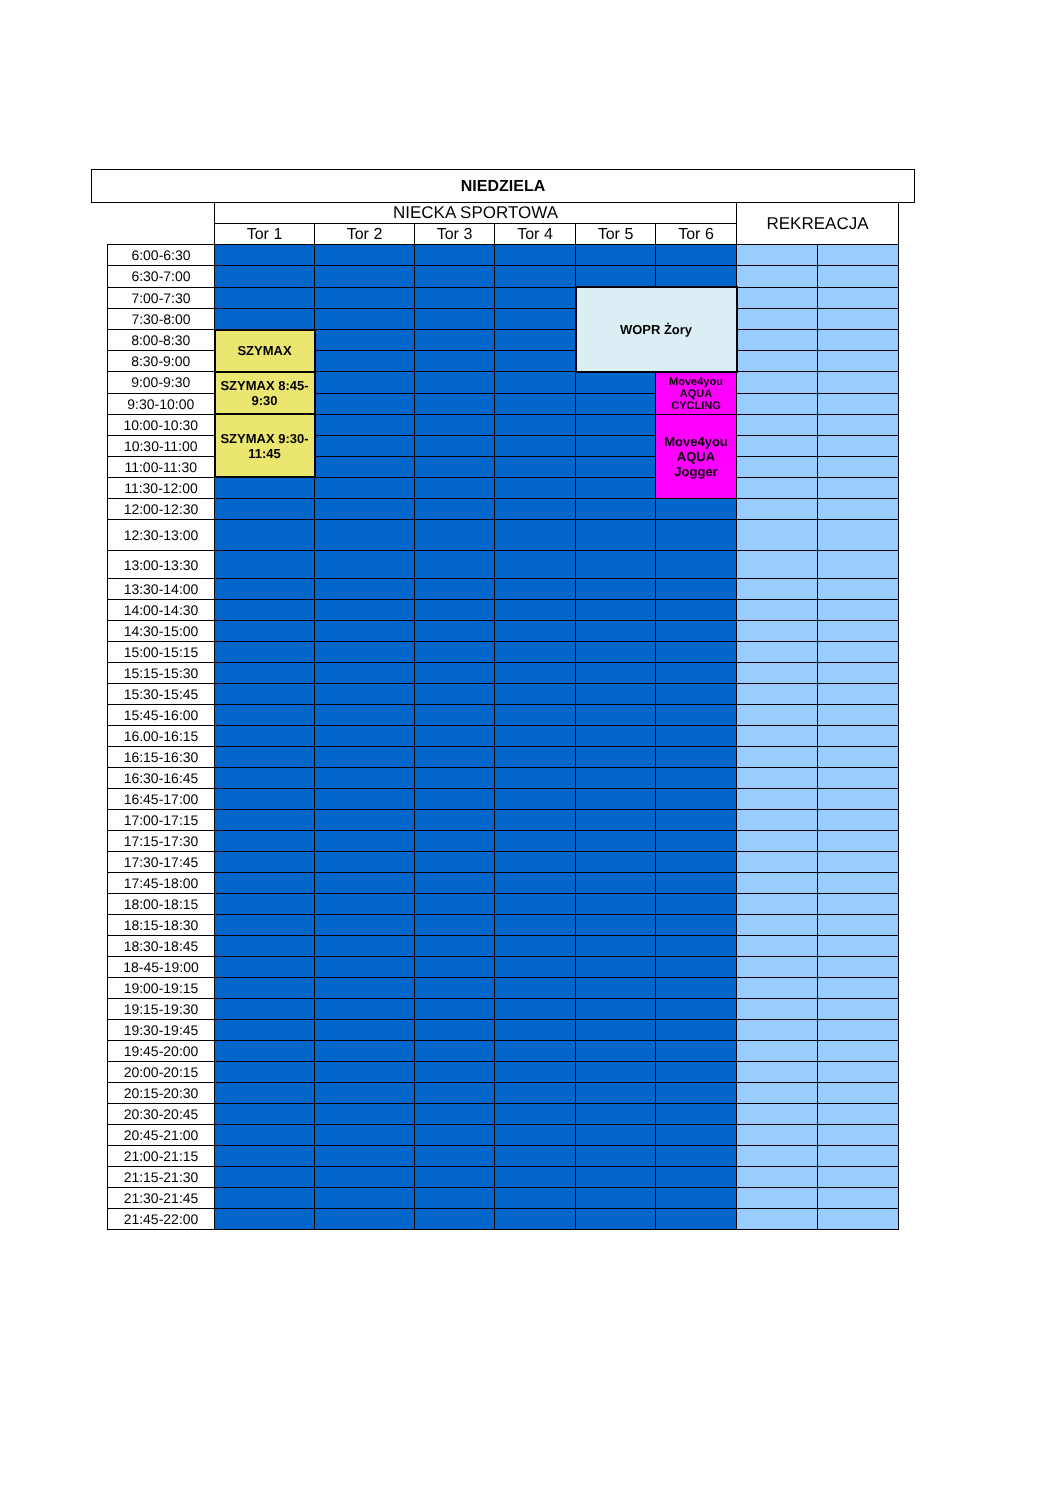| NIEDZIELA | | | | | | | | | | |
| --- | --- | --- | --- | --- | --- | --- | --- | --- | --- | --- |
| | | NIECKA SPORTOWA | | | | | | REKREACJA | | |
| | | Tor 1 | Tor 2 | Tor 3 | Tor 4 | Tor 5 | Tor 6 | | | |
| | 6:00-6:30 | | | | | | | | | |
| | 6:30-7:00 | | | | | | | | | |
| | 7:00-7:30 | | | | | WOPR Żory | | | | |
| | 7:30-8:00 | | | | | | | | | |
| | 8:00-8:30 | SZYMAX | | | | | | | | |
| | 8:30-9:00 | | | | | | | | | |
| | 9:00-9:30 | SZYMAX 8:45-9:30 | | | | | Move4you AQUA CYCLING | | | |
| | 9:30-10:00 | | | | | | | | | |
| | 10:00-10:30 | SZYMAX 9:30-11:45 | | | | | Move4you AQUA Jogger | | | |
| | 10:30-11:00 | | | | | | | | | |
| | 11:00-11:30 | | | | | | | | | |
| | 11:30-12:00 | | | | | | | | | |
| | 12:00-12:30 | | | | | | | | | |
| | 12:30-13:00 | | | | | | | | | |
| | 13:00-13:30 | | | | | | | | | |
| | 13:30-14:00 | | | | | | | | | |
| | 14:00-14:30 | | | | | | | | | |
| | 14:30-15:00 | | | | | | | | | |
| | 15:00-15:15 | | | | | | | | | |
| | 15:15-15:30 | | | | | | | | | |
| | 15:30-15:45 | | | | | | | | | |
| | 15:45-16:00 | | | | | | | | | |
| | 16.00-16:15 | | | | | | | | | |
| | 16:15-16:30 | | | | | | | | | |
| | 16:30-16:45 | | | | | | | | | |
| | 16:45-17:00 | | | | | | | | | |
| | 17:00-17:15 | | | | | | | | | |
| | 17:15-17:30 | | | | | | | | | |
| | 17:30-17:45 | | | | | | | | | |
| | 17:45-18:00 | | | | | | | | | |
| | 18:00-18:15 | | | | | | | | | |
| | 18:15-18:30 | | | | | | | | | |
| | 18:30-18:45 | | | | | | | | | |
| | 18-45-19:00 | | | | | | | | | |
| | 19:00-19:15 | | | | | | | | | |
| | 19:15-19:30 | | | | | | | | | |
| | 19:30-19:45 | | | | | | | | | |
| | 19:45-20:00 | | | | | | | | | |
| | 20:00-20:15 | | | | | | | | | |
| | 20:15-20:30 | | | | | | | | | |
| | 20:30-20:45 | | | | | | | | | |
| | 20:45-21:00 | | | | | | | | | |
| | 21:00-21:15 | | | | | | | | | |
| | 21:15-21:30 | | | | | | | | | |
| | 21:30-21:45 | | | | | | | | | |
| | 21:45-22:00 | | | | | | | | | |